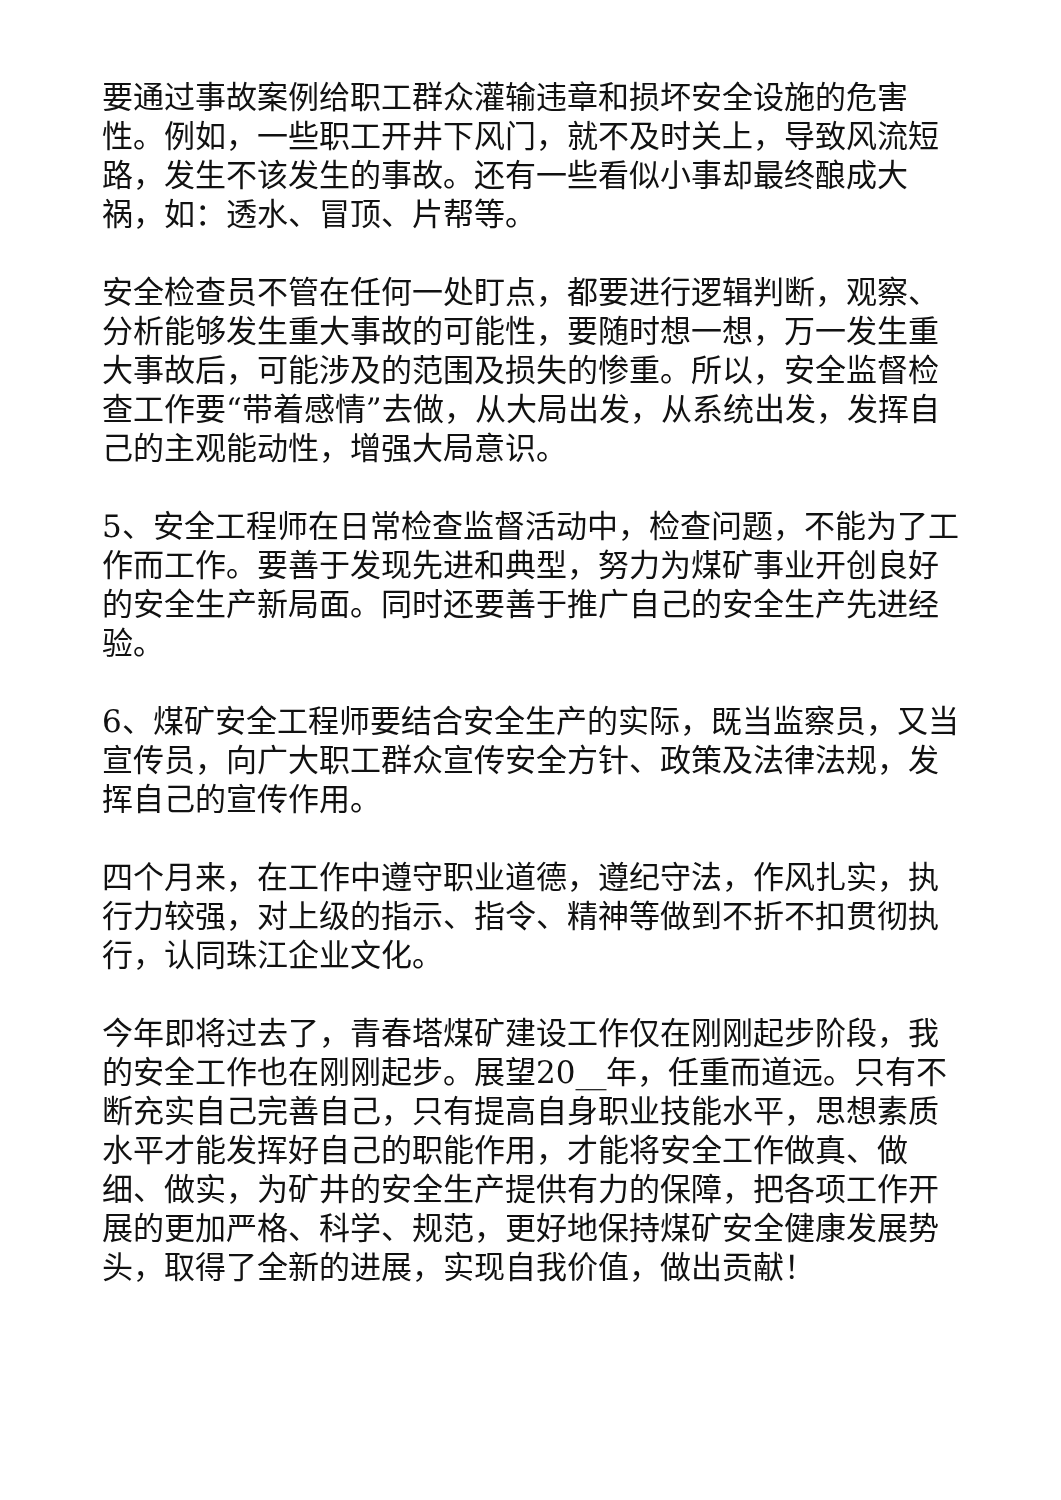要通过事故案例给职工群众灌输违章和损坏安全设施的危害性。例如，一些职工开井下风门，就不及时关上，导致风流短路，发生不该发生的事故。还有一些看似小事却最终酿成大祸，如：透水、冒顶、片帮等。
安全检查员不管在任何一处盯点，都要进行逻辑判断，观察、分析能够发生重大事故的可能性，要随时想一想，万一发生重大事故后，可能涉及的范围及损失的惨重。所以，安全监督检查工作要“带着感情”去做，从大局出发，从系统出发，发挥自己的主观能动性，增强大局意识。
5、安全工程师在日常检查监督活动中，检查问题，不能为了工作而工作。要善于发现先进和典型，努力为煤矿事业开创良好的安全生产新局面。同时还要善于推广自己的安全生产先进经验。
6、煤矿安全工程师要结合安全生产的实际，既当监察员，又当宣传员，向广大职工群众宣传安全方针、政策及法律法规，发挥自己的宣传作用。
四个月来，在工作中遵守职业道德，遵纪守法，作风扎实，执行力较强，对上级的指示、指令、精神等做到不折不扣贯彻执行，认同珠江企业文化。
今年即将过去了，青春塔煤矿建设工作仅在刚刚起步阶段，我的安全工作也在刚刚起步。展望20__年，任重而道远。只有不断充实自己完善自己，只有提高自身职业技能水平，思想素质水平才能发挥好自己的职能作用，才能将安全工作做真、做细、做实，为矿井的安全生产提供有力的保障，把各项工作开展的更加严格、科学、规范，更好地保持煤矿安全健康发展势头，取得了全新的进展，实现自我价值，做出贡献！